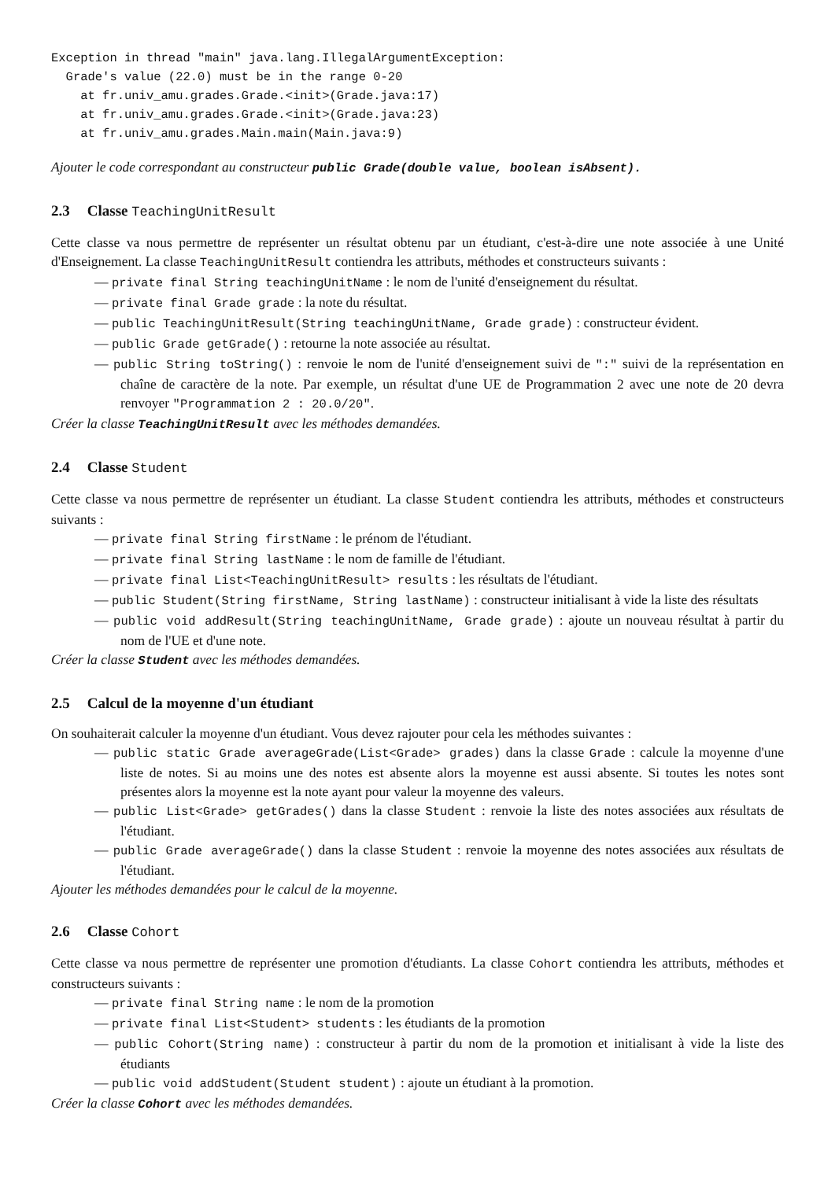Exception in thread "main" java.lang.IllegalArgumentException:
  Grade's value (22.0) must be in the range 0-20
    at fr.univ_amu.grades.Grade.<init>(Grade.java:17)
    at fr.univ_amu.grades.Grade.<init>(Grade.java:23)
    at fr.univ_amu.grades.Main.main(Main.java:9)
Ajouter le code correspondant au constructeur public Grade(double value, boolean isAbsent).
2.3 Classe TeachingUnitResult
Cette classe va nous permettre de représenter un résultat obtenu par un étudiant, c'est-à-dire une note associée à une Unité d'Enseignement. La classe TeachingUnitResult contiendra les attributs, méthodes et constructeurs suivants :
— private final String teachingUnitName : le nom de l'unité d'enseignement du résultat.
— private final Grade grade : la note du résultat.
— public TeachingUnitResult(String teachingUnitName, Grade grade) : constructeur évident.
— public Grade getGrade() : retourne la note associée au résultat.
— public String toString() : renvoie le nom de l'unité d'enseignement suivi de ":" suivi de la représentation en chaîne de caractère de la note. Par exemple, un résultat d'une UE de Programmation 2 avec une note de 20 devra renvoyer "Programmation 2 : 20.0/20".
Créer la classe TeachingUnitResult avec les méthodes demandées.
2.4 Classe Student
Cette classe va nous permettre de représenter un étudiant. La classe Student contiendra les attributs, méthodes et constructeurs suivants :
— private final String firstName : le prénom de l'étudiant.
— private final String lastName : le nom de famille de l'étudiant.
— private final List<TeachingUnitResult> results : les résultats de l'étudiant.
— public Student(String firstName, String lastName) : constructeur initialisant à vide la liste des résultats
— public void addResult(String teachingUnitName, Grade grade) : ajoute un nouveau résultat à partir du nom de l'UE et d'une note.
Créer la classe Student avec les méthodes demandées.
2.5 Calcul de la moyenne d'un étudiant
On souhaiterait calculer la moyenne d'un étudiant. Vous devez rajouter pour cela les méthodes suivantes :
— public static Grade averageGrade(List<Grade> grades) dans la classe Grade : calcule la moyenne d'une liste de notes. Si au moins une des notes est absente alors la moyenne est aussi absente. Si toutes les notes sont présentes alors la moyenne est la note ayant pour valeur la moyenne des valeurs.
— public List<Grade> getGrades() dans la classe Student : renvoie la liste des notes associées aux résultats de l'étudiant.
— public Grade averageGrade() dans la classe Student : renvoie la moyenne des notes associées aux résultats de l'étudiant.
Ajouter les méthodes demandées pour le calcul de la moyenne.
2.6 Classe Cohort
Cette classe va nous permettre de représenter une promotion d'étudiants. La classe Cohort contiendra les attributs, méthodes et constructeurs suivants :
— private final String name : le nom de la promotion
— private final List<Student> students : les étudiants de la promotion
— public Cohort(String name) : constructeur à partir du nom de la promotion et initialisant à vide la liste des étudiants
— public void addStudent(Student student) : ajoute un étudiant à la promotion.
Créer la classe Cohort avec les méthodes demandées.